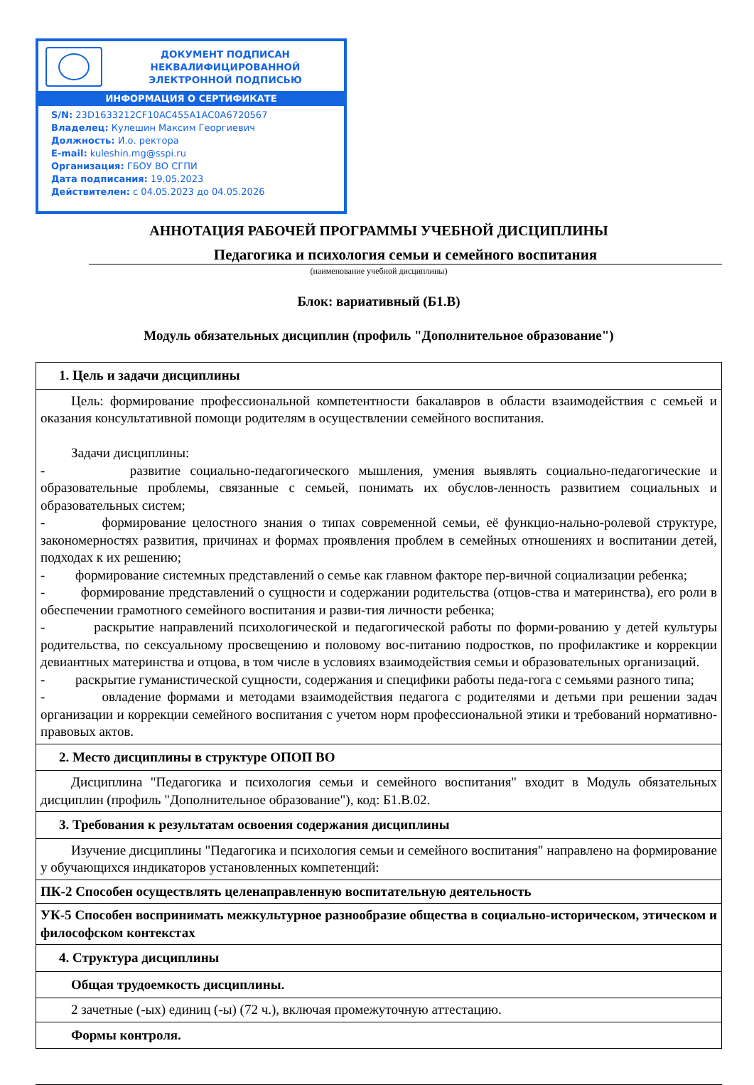ДОКУМЕНТ ПОДПИСАН
НЕКВАЛИФИЦИРОВАННОЙ
ЭЛЕКТРОННОЙ ПОДПИСЬЮ
ИНФОРМАЦИЯ О СЕРТИФИКАТЕ
S/N: 23D1633212CF10AC455A1AC0A6720567
Владелец: Кулешин Максим Георгиевич
Должность: И.о. ректора
E-mail: kuleshin.mg@sspi.ru
Организация: ГБОУ ВО СГПИ
Дата подписания: 19.05.2023
Действителен: с 04.05.2023 до 04.05.2026
АННОТАЦИЯ РАБОЧЕЙ ПРОГРАММЫ УЧЕБНОЙ ДИСЦИПЛИНЫ
Педагогика и психология семьи и семейного воспитания
(наименование учебной дисциплины)
Блок: вариативный (Б1.В)
Модуль обязательных дисциплин (профиль "Дополнительное образование")
| 1. Цель и задачи дисциплины |
| --- |
| Цель: формирование профессиональной компетентности бакалавров в области взаимодействия с семьей и оказания консультативной помощи родителям в осуществлении семейного воспитания. Задачи дисциплины: - развитие социально-педагогического мышления, умения выявлять социально-педагогические и образовательные проблемы, связанные с семьей, понимать их обуслов-ленность развитием социальных и образовательных систем; - формирование целостного знания о типах современной семьи, её функцио-нально-ролевой структуре, закономерностях развития, причинах и формах проявления проблем в семейных отношениях и воспитании детей, подходах к их решению; - формирование системных представлений о семье как главном факторе пер-вичной социализации ребенка; - формирование представлений о сущности и содержании родительства (отцов-ства и материнства), его роли в обеспечении грамотного семейного воспитания и разви-тия личности ребенка; - раскрытие направлений психологической и педагогической работы по форми-рованию у детей культуры родительства, по сексуальному просвещению и половому вос-питанию подростков, по профилактике и коррекции девиантных материнства и отцова, в том числе в условиях взаимодействия семьи и образовательных организаций. - раскрытие гуманистической сущности, содержания и специфики работы педа-гога с семьями разного типа; - овладение формами и методами взаимодействия педагога с родителями и детьми при решении задач организации и коррекции семейного воспитания с учетом норм профессиональной этики и требований нормативно-правовых актов. |
| 2. Место дисциплины в структуре ОПОП ВО |
| Дисциплина "Педагогика и психология семьи и семейного воспитания" входит в Модуль обязательных дисциплин (профиль "Дополнительное образование"), код: Б1.В.02. |
| 3. Требования к результатам освоения содержания дисциплины |
| Изучение дисциплины "Педагогика и психология семьи и семейного воспитания" направлено на формирование у обучающихся индикаторов установленных компетенций: |
| ПК-2 Способен осуществлять целенаправленную воспитательную деятельность |
| УК-5 Способен воспринимать межкультурное разнообразие общества в социально-историческом, этическом и философском контекстах |
| 4. Структура дисциплины |
| Общая трудоемкость дисциплины. |
| 2 зачетные (-ых) единиц (-ы) (72 ч.), включая промежуточную аттестацию. |
| Формы контроля. |